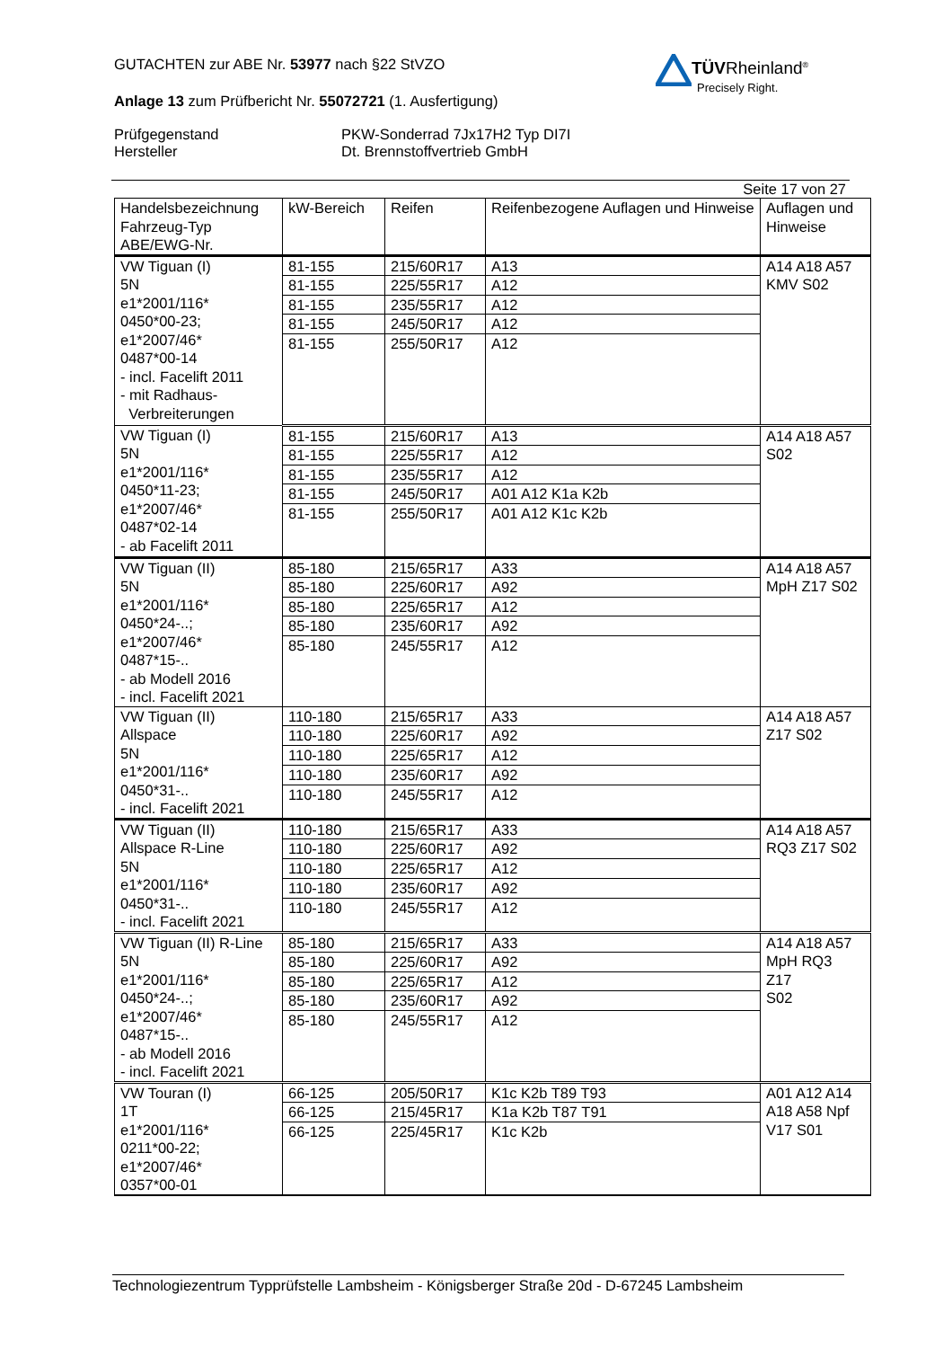GUTACHTEN zur ABE Nr. 53977 nach §22 StVZO
Anlage 13 zum Prüfbericht Nr. 55072721 (1. Ausfertigung)
Prüfgegenstand
Hersteller
PKW-Sonderrad 7Jx17H2 Typ DI7I
Dt. Brennstoffvertrieb GmbH
Seite 17 von 27
| Handelsbezeichnung Fahrzeug-Typ ABE/EWG-Nr. | kW-Bereich | Reifen | Reifenbezogene Auflagen und Hinweise | Auflagen und Hinweise |
| --- | --- | --- | --- | --- |
| VW Tiguan (I) 5N e1*2001/116* 0450*00-23; e1*2007/46* 0487*00-14 - incl. Facelift 2011 - mit Radhaus- Verbreiterungen | 81-155 | 215/60R17 | A13 | A14 A18 A57 KMV S02 |
| | 81-155 | 225/55R17 | A12 | |
| | 81-155 | 235/55R17 | A12 | |
| | 81-155 | 245/50R17 | A12 | |
| | 81-155 | 255/50R17 | A12 | |
| VW Tiguan (I) 5N e1*2001/116* 0450*11-23; e1*2007/46* 0487*02-14 - ab Facelift 2011 | 81-155 | 215/60R17 | A13 | A14 A18 A57 S02 |
| | 81-155 | 225/55R17 | A12 | |
| | 81-155 | 235/55R17 | A12 | |
| | 81-155 | 245/50R17 | A01 A12 K1a K2b | |
| | 81-155 | 255/50R17 | A01 A12 K1c K2b | |
| VW Tiguan (II) 5N e1*2001/116* 0450*24-..; e1*2007/46* 0487*15-.. - ab Modell 2016 - incl. Facelift 2021 | 85-180 | 215/65R17 | A33 | A14 A18 A57 MpH Z17 S02 |
| | 85-180 | 225/60R17 | A92 | |
| | 85-180 | 225/65R17 | A12 | |
| | 85-180 | 235/60R17 | A92 | |
| | 85-180 | 245/55R17 | A12 | |
| VW Tiguan (II) Allspace 5N e1*2001/116* 0450*31-.. - incl. Facelift 2021 | 110-180 | 215/65R17 | A33 | A14 A18 A57 Z17 S02 |
| | 110-180 | 225/60R17 | A92 | |
| | 110-180 | 225/65R17 | A12 | |
| | 110-180 | 235/60R17 | A92 | |
| | 110-180 | 245/55R17 | A12 | |
| VW Tiguan (II) Allspace R-Line 5N e1*2001/116* 0450*31-.. - incl. Facelift 2021 | 110-180 | 215/65R17 | A33 | A14 A18 A57 RQ3 Z17 S02 |
| | 110-180 | 225/60R17 | A92 | |
| | 110-180 | 225/65R17 | A12 | |
| | 110-180 | 235/60R17 | A92 | |
| | 110-180 | 245/55R17 | A12 | |
| VW Tiguan (II) R-Line 5N e1*2001/116* 0450*24-..; e1*2007/46* 0487*15-.. - ab Modell 2016 - incl. Facelift 2021 | 85-180 | 215/65R17 | A33 | A14 A18 A57 MpH RQ3 Z17 S02 |
| | 85-180 | 225/60R17 | A92 | |
| | 85-180 | 225/65R17 | A12 | |
| | 85-180 | 235/60R17 | A92 | |
| | 85-180 | 245/55R17 | A12 | |
| VW Touran (I) 1T e1*2001/116* 0211*00-22; e1*2007/46* 0357*00-01 | 66-125 | 205/50R17 | K1c K2b T89 T93 | A01 A12 A14 A18 A58 Npf V17 S01 |
| | 66-125 | 215/45R17 | K1a K2b T87 T91 | |
| | 66-125 | 225/45R17 | K1c K2b | |
TÜVRheinland<sup>®</sup>
Precisely Right.
Technologiezentrum Typprüfstelle Lambsheim - Königsberger Straße 20d - D-67245 Lambsheim